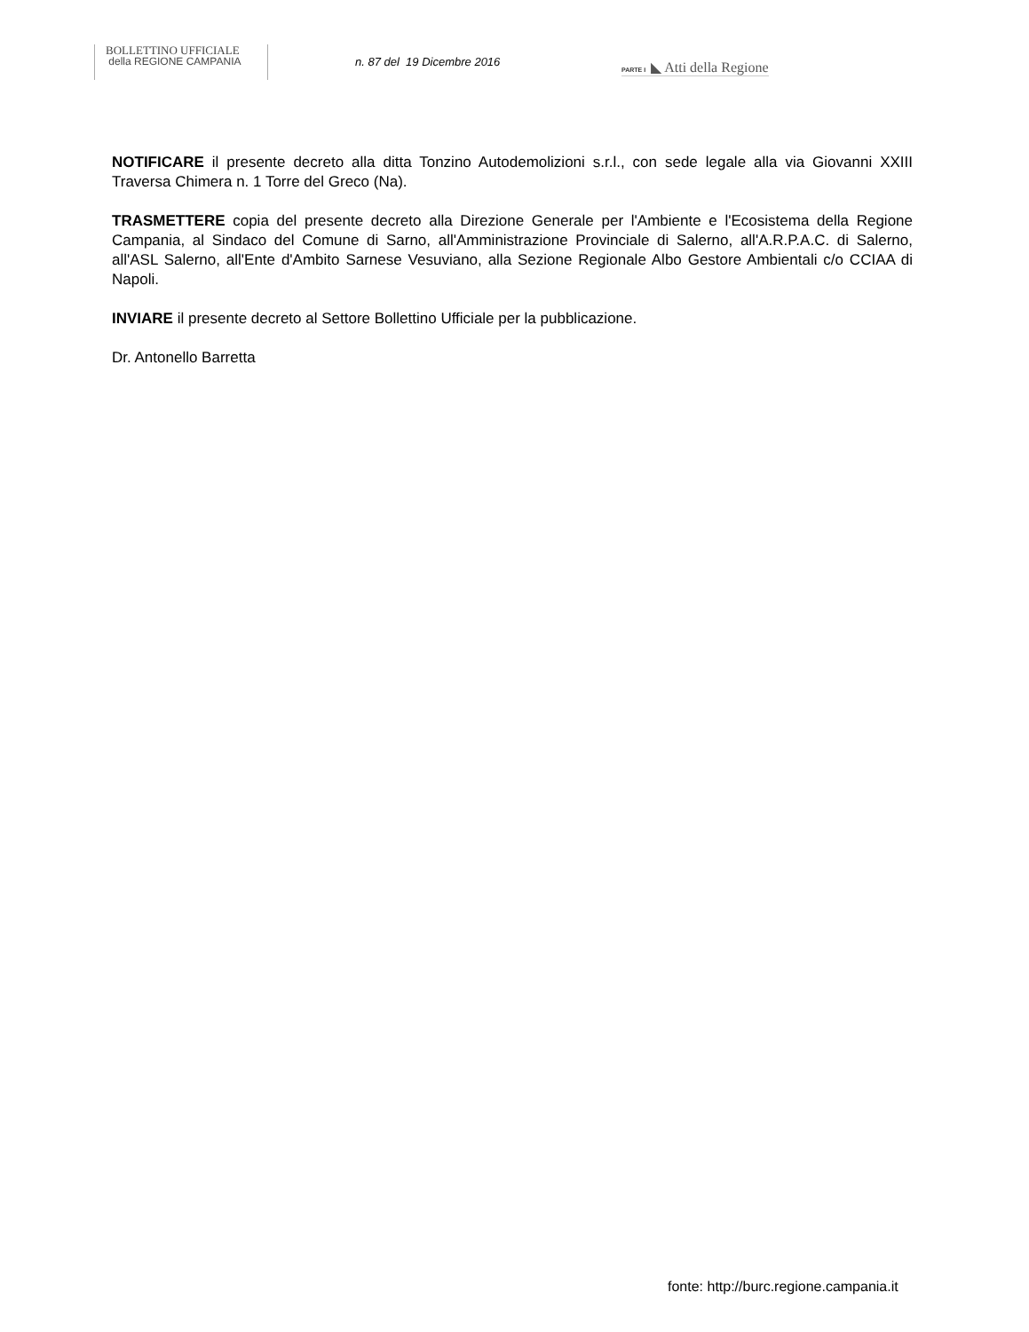BOLLETTINO UFFICIALE
della REGIONE CAMPANIA
n. 87 del 19 Dicembre 2016 PARTE I ◣ Atti della Regione
NOTIFICARE il presente decreto alla ditta Tonzino Autodemolizioni s.r.l., con sede legale alla via Giovanni XXIII Traversa Chimera n. 1 Torre del Greco (Na).
TRASMETTERE copia del presente decreto alla Direzione Generale per l'Ambiente e l'Ecosistema della Regione Campania, al Sindaco del Comune di Sarno, all'Amministrazione Provinciale di Salerno, all'A.R.P.A.C. di Salerno, all'ASL Salerno, all'Ente d'Ambito Sarnese Vesuviano, alla Sezione Regionale Albo Gestore Ambientali c/o CCIAA di Napoli.
INVIARE il presente decreto al Settore Bollettino Ufficiale per la pubblicazione.
Dr. Antonello Barretta
fonte: http://burc.regione.campania.it